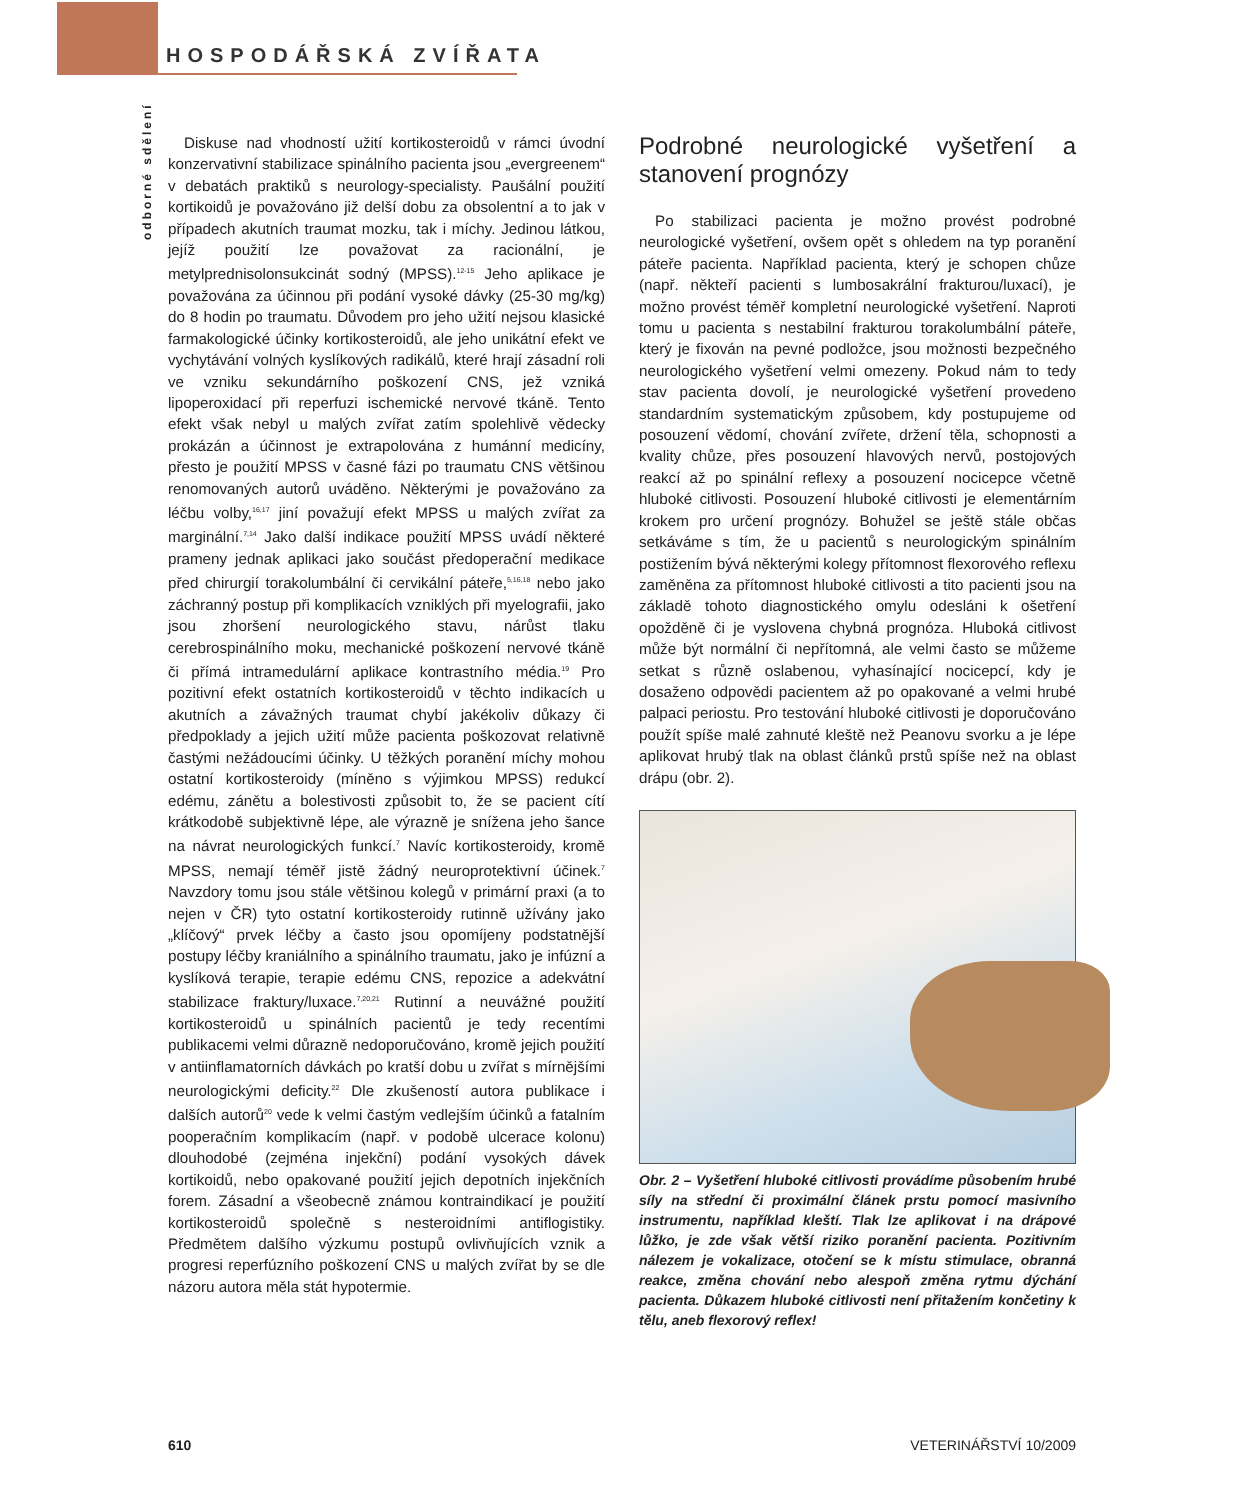HOSPODÁŘSKÁ ZVÍŘATA
odborné sdělení
Diskuse nad vhodností užití kortikosteroidů v rámci úvodní konzervativní stabilizace spinálního pacienta jsou „evergreenem“ v debatách praktiků s neurology-specialisty. Paušální použití kortikoidů je považováno již delší dobu za obsolentní a to jak v případech akutních traumat mozku, tak i míchy. Jedinou látkou, jejíž použití lze považovat za racionální, je metylprednisolonsukcinát sodný (MPSS).<sup>12-15</sup> Jeho aplikace je považována za účinnou při podání vysoké dávky (25-30 mg/kg) do 8 hodin po traumatu. Důvodem pro jeho užití nejsou klasické farmakologické účinky kortikosteroidů, ale jeho unikátní efekt ve vychytávání volných kyslíkových radikálů, které hrají zásadní roli ve vzniku sekundárního poškození CNS, jež vzniká lipoperoxidací při reperfuzi ischemické nervové tkáně. Tento efekt však nebyl u malých zvířat zatím spolehlivě vědecky prokázán a účinnost je extrapolována z humánní medicíny, přesto je použití MPSS v časné fázi po traumatu CNS většinou renomovaných autorů uváděno. Některými je považováno za léčbu volby,<sup>16,17</sup> jiní považují efekt MPSS u malých zvířat za marginální.<sup>7,14</sup> Jako další indikace použití MPSS uvádí některé prameny jednak aplikaci jako součást předoperační medikace před chirurgií torakolumbální či cervikální páteře,<sup>5,16,18</sup> nebo jako záchranný postup při komplikacích vzniklých při myelografii, jako jsou zhoršení neurologického stavu, nárůst tlaku cerebrospinálního moku, mechanické poškození nervové tkáně či přímá intramedulární aplikace kontrastního média.<sup>19</sup> Pro pozitivní efekt ostatních kortikosteroidů v těchto indikacích u akutních a závažných traumat chybí jakékoliv důkazy či předpoklady a jejich užití může pacienta poškozovat relativně častými nežádoucími účinky. U těžkých poranění míchy mohou ostatní kortikosteroidy (míněno s výjimkou MPSS) redukcí edému, zánětu a bolestivosti způsobit to, že se pacient cítí krátkodobě subjektivně lépe, ale výrazně je snížena jeho šance na návrat neurologických funkcí.<sup>7</sup> Navíc kortikosteroidy, kromě MPSS, nemají téměř jistě žádný neuroprotektivní účinek.<sup>7</sup> Navzdory tomu jsou stále většinou kolegů v primární praxi (a to nejen v ČR) tyto ostatní kortikosteroidy rutinně užívány jako „klíčový“ prvek léčby a často jsou opomíjeny podstatnější postupy léčby kraniálního a spinálního traumatu, jako je infúzní a kyslíková terapie, terapie edému CNS, repozice a adekvátní stabilizace fraktury/luxace.<sup>7,20,21</sup> Rutinní a neuvážné použití kortikosteroidů u spinálních pacientů je tedy recentími publikacemi velmi důrazně nedoporučováno, kromě jejich použití v antiinflamatorních dávkách po kratší dobu u zvířat s mírnějšími neurologickými deficity.<sup>22</sup> Dle zkušeností autora publikace i dalších autorů<sup>20</sup> vede k velmi častým vedlejším účinků a fatalním pooperačním komplikacím (např. v podobě ulcerace kolonu) dlouhodobé (zejména injekční) podání vysokých dávek kortikoidů, nebo opakované použití jejich depotních injekčních forem. Zásadní a všeobecně známou kontraindikací je použití kortikosteroidů společně s nesteroidními antiflogistiky. Předmětem dalšího výzkumu postupů ovlivňujících vznik a progresi reperfúzního poškození CNS u malých zvířat by se dle názoru autora měla stát hypotermie.
Podrobné neurologické vyšetření a stanovení prognózy
Po stabilizaci pacienta je možno provést podrobné neurologické vyšetření, ovšem opět s ohledem na typ poranění páteře pacienta. Například pacienta, který je schopen chůze (např. někteří pacienti s lumbosakrální frakturou/luxací), je možno provést téměř kompletní neurologické vyšetření. Naproti tomu u pacienta s nestabilní frakturou torakolumbální páteře, který je fixován na pevné podložce, jsou možnosti bezpečného neurologického vyšetření velmi omezeny. Pokud nám to tedy stav pacienta dovolí, je neurologické vyšetření provedeno standardním systematickým způsobem, kdy postupujeme od posouzení vědomí, chování zvířete, držení těla, schopnosti a kvality chůze, přes posouzení hlavových nervů, postojových reakcí až po spinální reflexy a posouzení nocicepce včetně hluboké citlivosti. Posouzení hluboké citlivosti je elementárním krokem pro určení prognózy. Bohužel se ještě stále občas setkáváme s tím, že u pacientů s neurologickým spinálním postižením bývá některými kolegy přítomnost flexorového reflexu zaměněna za přítomnost hluboké citlivosti a tito pacienti jsou na základě tohoto diagnostického omylu odesláni k ošetření opožděně či je vyslovena chybná prognóza. Hluboká citlivost může být normální či nepřítomná, ale velmi často se můžeme setkat s různě oslabenou, vyhasínající nocicepcí, kdy je dosaženo odpovědi pacientem až po opakované a velmi hrubé palpaci periostu. Pro testování hluboké citlivosti je doporučováno použít spíše malé zahnuté kleště než Peanovu svorku a je lépe aplikovat hrubý tlak na oblast článků prstů spíše než na oblast drápu (obr. 2).
Obr. 2 – Vyšetření hluboké citlivosti provádíme působením hrubé síly na střední či proximální článek prstu pomocí masivního instrumentu, například kleští. Tlak lze aplikovat i na drápové lůžko, je zde však větší riziko poranění pacienta. Pozitivním nálezem je vokalizace, otočení se k místu stimulace, obranná reakce, změna chování nebo alespoň změna rytmu dýchání pacienta. Důkazem hluboké citlivosti není přitažením končetiny k tělu, aneb flexorový reflex!
610 VETERINÁŘSTVÍ 10/2009